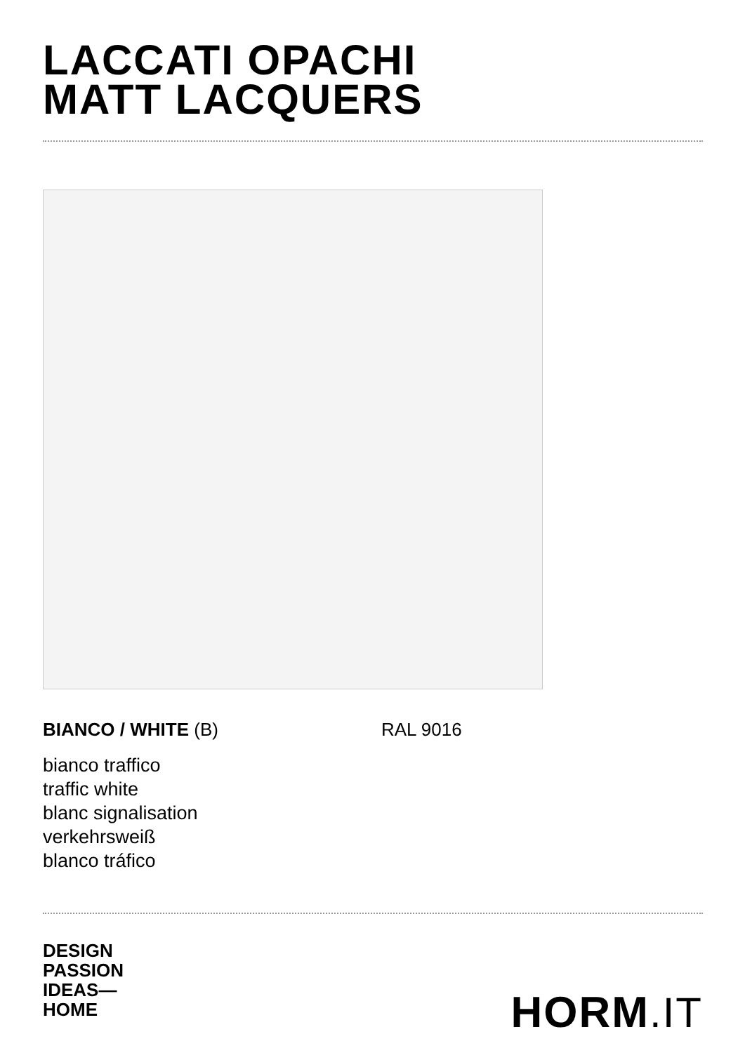LACCATI OPACHI
MATT LACQUERS
BIANCO / WHITE (B) RAL 9016
bianco traffico
traffic white
blanc signalisation
verkehrsweiß
blanco tráfico
DESIGN
PASSION
IDEAS—
HOME
HORM.IT